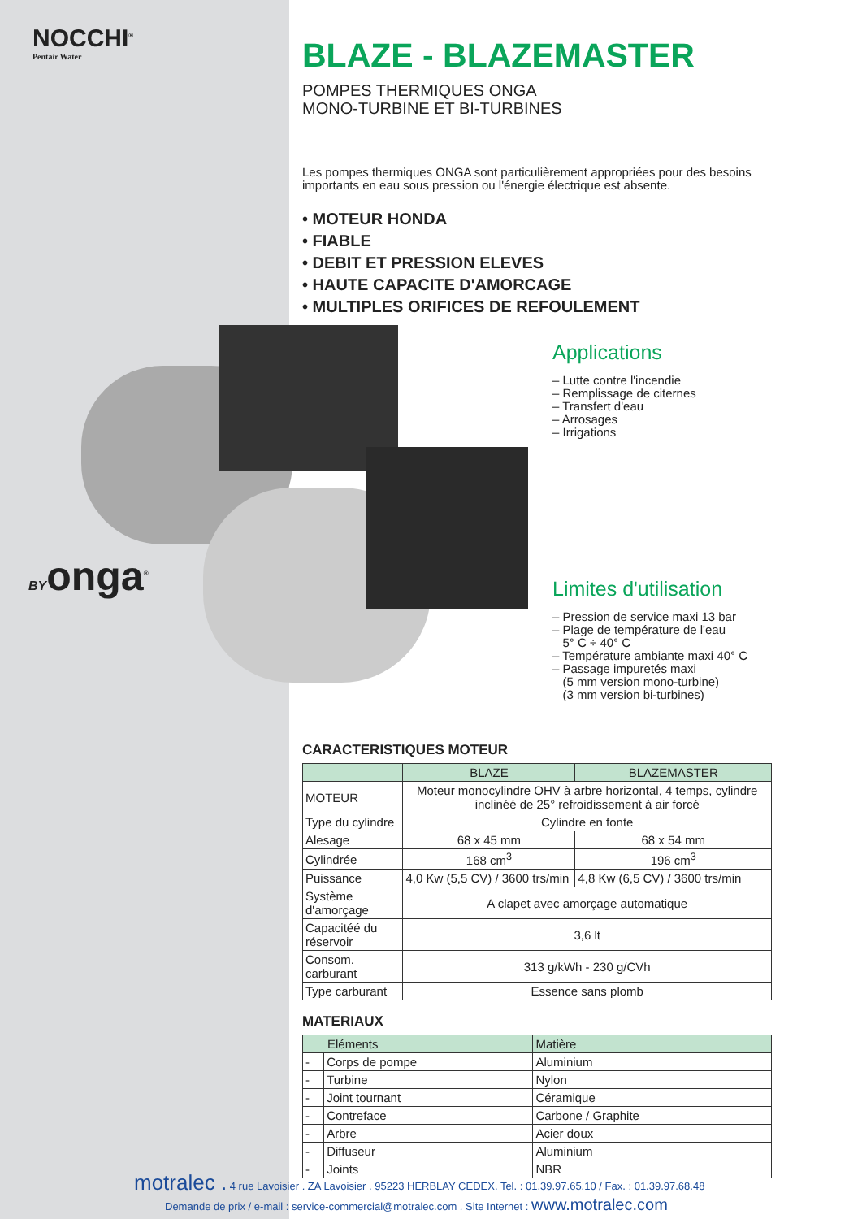NOCCHI<sup>®</sup>
Pentair Water
BYonga<sup>®</sup>
BLAZE - BLAZEMASTER
POMPES THERMIQUES ONGA
MONO-TURBINE ET BI-TURBINES
Les pompes thermiques ONGA sont particulièrement appropriées pour des besoins importants en eau sous pression ou l'énergie électrique est absente.
• MOTEUR HONDA
• FIABLE
• DEBIT ET PRESSION ELEVES
• HAUTE CAPACITE D'AMORCAGE
• MULTIPLES ORIFICES DE REFOULEMENT
Applications
– Lutte contre l'incendie
– Remplissage de citernes
– Transfert d'eau
– Arrosages
– Irrigations
Limites d'utilisation
– Pression de service maxi 13 bar
– Plage de température de l'eau
5° C ÷ 40° C
– Température ambiante maxi 40° C
– Passage impuretés maxi
(5 mm version mono-turbine)
(3 mm version bi-turbines)
CARACTERISTIQUES MOTEUR
| | BLAZE | BLAZEMASTER |
| --- | --- | --- |
| MOTEUR | Moteur monocylindre OHV à arbre horizontal, 4 temps, cylindre inclinéé de 25° refroidissement à air forcé | |
| Type du cylindre | Cylindre en fonte | |
| Alesage | 68 x 45 mm | 68 x 54 mm |
| Cylindrée | 168 cm<sup>3</sup> | 196 cm<sup>3</sup> |
| Puissance | 4,0 Kw (5,5 CV) / 3600 trs/min | 4,8 Kw (6,5 CV) / 3600 trs/min |
| Système d'amorçage | A clapet avec amorçage automatique | |
| Capacitéé du réservoir | 3,6 lt | |
| Consom. carburant | 313 g/kWh - 230 g/CVh | |
| Type carburant | Essence sans plomb | |
MATERIAUX
| Eléments | | Matière |
| --- | --- | --- |
| - | Corps de pompe | Aluminium |
| - | Turbine | Nylon |
| - | Joint tournant | Céramique |
| - | Contreface | Carbone / Graphite |
| - | Arbre | Acier doux |
| - | Diffuseur | Aluminium |
| - | Joints | NBR |
motralec . 4 rue Lavoisier . ZA Lavoisier . 95223 HERBLAY CEDEX. Tel. : 01.39.97.65.10 / Fax. : 01.39.97.68.48
Demande de prix / e-mail : service-commercial@motralec.com . Site Internet : www.motralec.com